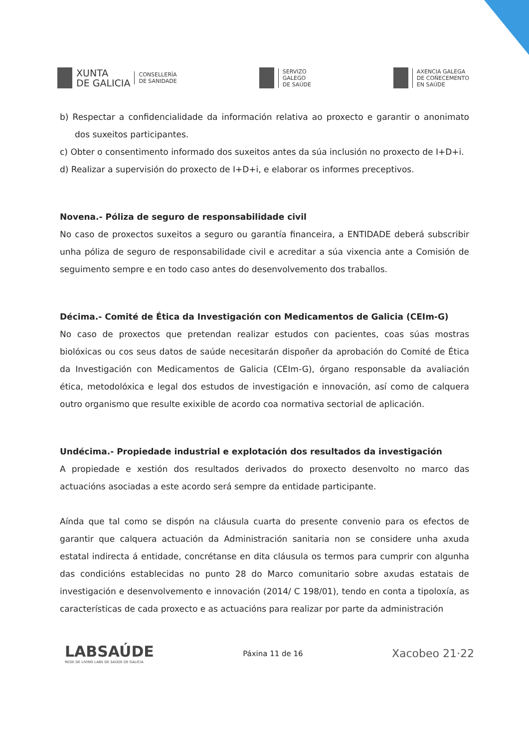XUNTA
DE GALICIA
CONSELLERÍA
DE SANIDADE
SERVIZO
GALEGO
DE SAÚDE
AXENCIA GALEGA
DE COÑECEMENTO
EN SAÚDE
b) Respectar a confidencialidade da información relativa ao proxecto e garantir o anonimato dos suxeitos participantes.
c) Obter o consentimento informado dos suxeitos antes da súa inclusión no proxecto de I+D+i.
d) Realizar a supervisión do proxecto de I+D+i, e elaborar os informes preceptivos.
Novena.- Póliza de seguro de responsabilidade civil
No caso de proxectos suxeitos a seguro ou garantía financeira, a ENTIDADE deberá subscribir unha póliza de seguro de responsabilidade civil e acreditar a súa vixencia ante a Comisión de seguimento sempre e en todo caso antes do desenvolvemento dos traballos.
Décima.- Comité de Ética da Investigación con Medicamentos de Galicia (CEIm-G)
No caso de proxectos que pretendan realizar estudos con pacientes, coas súas mostras biolóxicas ou cos seus datos de saúde necesitarán dispoñer da aprobación do Comité de Ética da Investigación con Medicamentos de Galicia (CEIm-G), órgano responsable da avaliación ética, metodolóxica e legal dos estudos de investigación e innovación, así como de calquera outro organismo que resulte exixible de acordo coa normativa sectorial de aplicación.
Undécima.- Propiedade industrial e explotación dos resultados da investigación
A propiedade e xestión dos resultados derivados do proxecto desenvolto no marco das actuacións asociadas a este acordo será sempre da entidade participante.
Aínda que tal como se dispón na cláusula cuarta do presente convenio para os efectos de garantir que calquera actuación da Administración sanitaria non se considere unha axuda estatal indirecta á entidade, concrétanse en dita cláusula os termos para cumprir con algunha das condicións establecidas no punto 28 do Marco comunitario sobre axudas estatais de investigación e desenvolvemento e innovación (2014/ C 198/01), tendo en conta a tipoloxía, as características de cada proxecto e as actuacións para realizar por parte da administración
LABSAÚDE
REDE DE LIVING LABS DE SAÚDE DE GALICIA
Páxina 11 de 16
Xacobeo 21·22